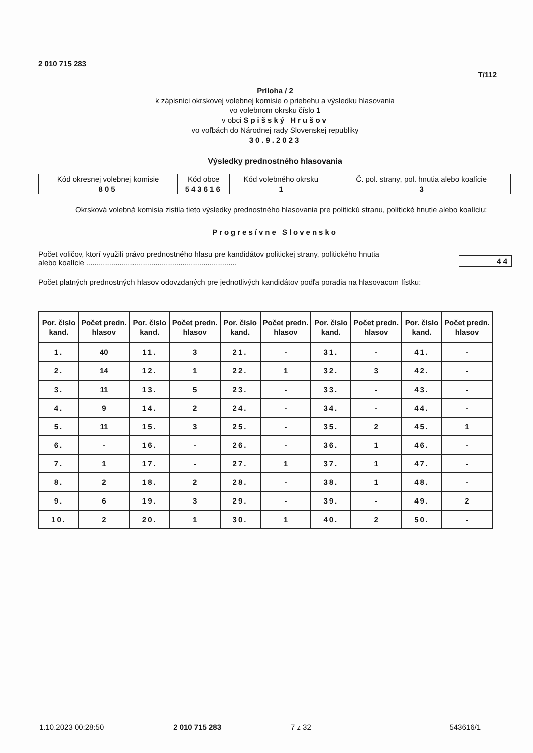2 010 715 283 T/112
Príloha / 2
k zápisnici okrskovej volebnej komisie o priebehu a výsledku hlasovania
vo volebnom okrsku číslo 1
v obci Spišský Hrušov
vo voľbách do Národnej rady Slovenskej republiky
30.9.2023
Výsledky prednostného hlasovania
| Kód okresnej volebnej komisie | Kód obce | Kód volebného okrsku | Č. pol. strany, pol. hnutia alebo koalície |
| 805 | 543616 | 1 | 3 |
Okrsková volebná komisia zistila tieto výsledky prednostného hlasovania pre politickú stranu, politické hnutie alebo koalíciu:
Progresívne Slovensko
Počet voličov, ktorí využili právo prednostného hlasu pre kandidátov politickej strany, politického hnutia
alebo koalície ........................................................................
44
Počet platných prednostných hlasov odovzdaných pre jednotlivých kandidátov podľa poradia na hlasovacom lístku:
| Por. číslo kand. | Počet predn. hlasov | Por. číslo kand. | Počet predn. hlasov | Por. číslo kand. | Počet predn. hlasov | Por. číslo kand. | Počet predn. hlasov | Por. číslo kand. | Počet predn. hlasov |
| --- | --- | --- | --- | --- | --- | --- | --- | --- | --- |
| 1. | 40 | 11. | 3 | 21. | - | 31. | - | 41. | - |
| 2. | 14 | 12. | 1 | 22. | 1 | 32. | 3 | 42. | - |
| 3. | 11 | 13. | 5 | 23. | - | 33. | - | 43. | - |
| 4. | 9 | 14. | 2 | 24. | - | 34. | - | 44. | - |
| 5. | 11 | 15. | 3 | 25. | - | 35. | 2 | 45. | 1 |
| 6. | - | 16. | - | 26. | - | 36. | 1 | 46. | - |
| 7. | 1 | 17. | - | 27. | 1 | 37. | 1 | 47. | - |
| 8. | 2 | 18. | 2 | 28. | - | 38. | 1 | 48. | - |
| 9. | 6 | 19. | 3 | 29. | - | 39. | - | 49. | 2 |
| 10. | 2 | 20. | 1 | 30. | 1 | 40. | 2 | 50. | - |
1.10.2023 00:28:50 2 010 715 283 7 z 32 543616/1